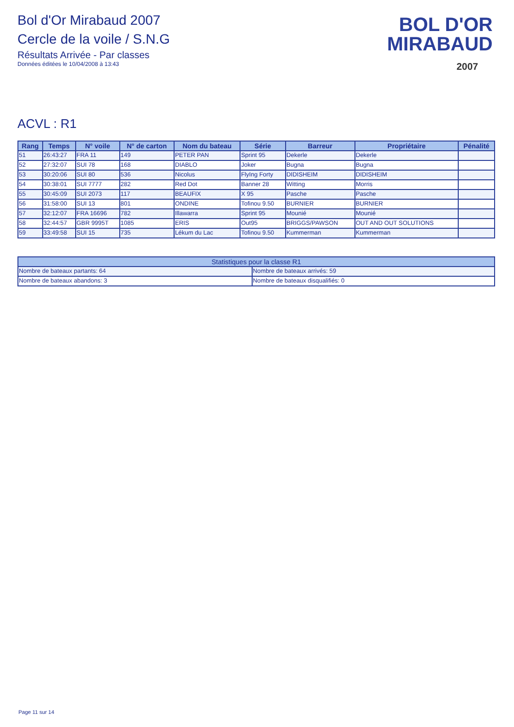Bol d'Or Mirabaud 2007
Cercle de la voile / S.N.G
Résultats Arrivée - Par classes
Données éditées le 10/04/2008 à 13:43
BOL D'OR
MIRABAUD
2007
ACVL : R1
| Rang | Temps | N° voile | N° de carton | Nom du bateau | Série | Barreur | Propriétaire | Pénalité |
| --- | --- | --- | --- | --- | --- | --- | --- | --- |
| 51 | 26:43:27 | FRA 11 | 149 | PETER PAN | Sprint 95 | Dekerle | Dekerle | |
| 52 | 27:32:07 | SUI 78 | 168 | DIABLO | Joker | Bugna | Bugna | |
| 53 | 30:20:06 | SUI 80 | 536 | Nicolus | FlyIng Forty | DIDISHEIM | DIDISHEIM | |
| 54 | 30:38:01 | SUI 7777 | 282 | Red Dot | Banner 28 | Witting | Morris | |
| 55 | 30:45:09 | SUI 2073 | 117 | BEAUFIX | X 95 | Pasche | Pasche | |
| 56 | 31:58:00 | SUI 13 | 801 | ONDINE | Tofinou 9.50 | BURNIER | BURNIER | |
| 57 | 32:12:07 | FRA 16696 | 782 | Illawarra | Sprint 95 | Mounié | Mounié | |
| 58 | 32:44:57 | GBR 9995T | 1085 | ERIS | Out95 | BRIGGS/PAWSON | OUT AND OUT SOLUTIONS | |
| 59 | 33:49:58 | SUI 15 | 735 | Lékum du Lac | Tofinou 9.50 | Kummerman | Kummerman | |
| Statistiques pour la classe R1 | |
| --- | --- |
| Nombre de bateaux partants: 64 | Nombre de bateaux arrivés: 59 |
| Nombre de bateaux abandons: 3 | Nombre de bateaux disqualifiés: 0 |
Page 11 sur 14